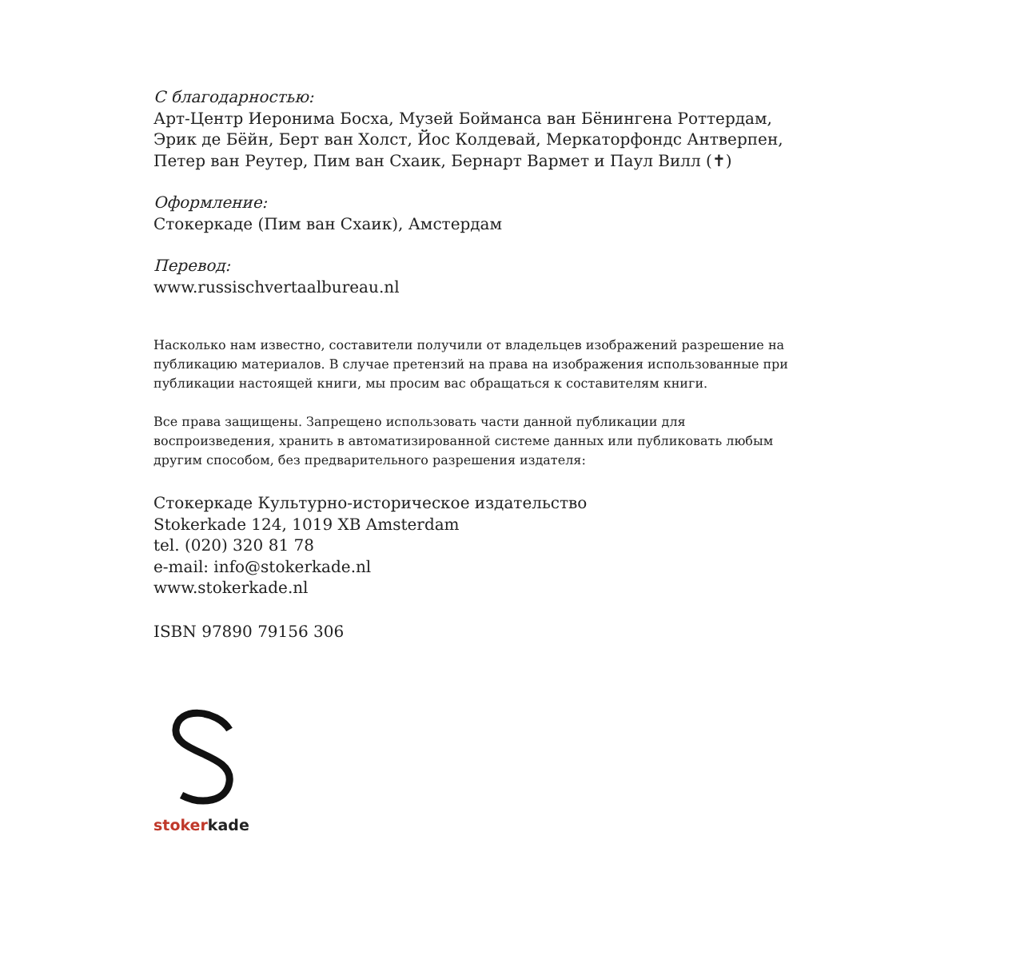С благодарностью:
Арт-Центр Иеронима Босха, Музей Бойманса ван Бёнингена Роттердам, Эрик де Бёйн, Берт ван Холст, Йос Колдевай, Меркаторфондс Антвер­пен, Петер ван Реутер, Пим ван Схаик, Бернарт Вармет и Паул Вилл (✝)
Оформление:
Стокеркаде (Пим ван Схаик), Амстердам
Перевод:
www.russischvertaalbureau.nl
Насколько нам известно, составители получили от владельцев изображений разрешение на публикацию материалов. В случае претензий на права на изображения использованные при публикации настоящей книги, мы просим вас обращаться к составителям книги.
Все права защищены. Запрещено использовать части данной публикации для воспроизведения, хранить в автоматизированной системе данных или публиковать любым другим способом, без предварительного разрешения издателя:
Стокеркаде Культурно-историческое издательство
Stokerkade 124, 1019 XB Amsterdam
tel. (020) 320 81 78
e-mail: info@stokerkade.nl
www.stokerkade.nl
ISBN 97890 79156 306
stokerkade